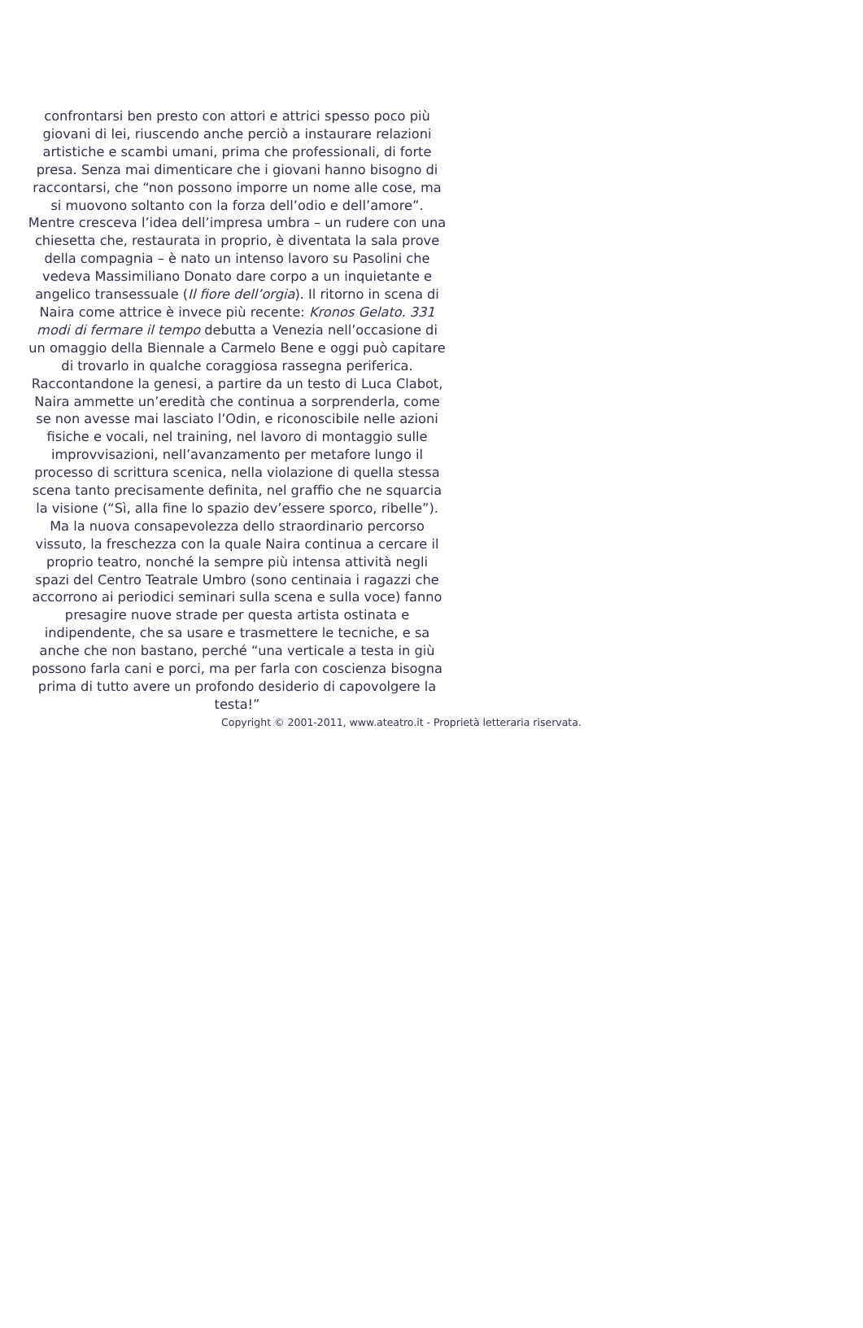confrontarsi ben presto con attori e attrici spesso poco più giovani di lei, riuscendo anche perciò a instaurare relazioni artistiche e scambi umani, prima che professionali, di forte presa. Senza mai dimenticare che i giovani hanno bisogno di raccontarsi, che “non possono imporre un nome alle cose, ma si muovono soltanto con la forza dell’odio e dell’amore”.
Mentre cresceva l’idea dell’impresa umbra – un rudere con una chiesetta che, restaurata in proprio, è diventata la sala prove della compagnia – è nato un intenso lavoro su Pasolini che vedeva Massimiliano Donato dare corpo a un inquietante e angelico transessuale (Il fiore dell’orgia). Il ritorno in scena di Naira come attrice è invece più recente: Kronos Gelato. 331 modi di fermare il tempo debutta a Venezia nell’occasione di un omaggio della Biennale a Carmelo Bene e oggi può capitare di trovarlo in qualche coraggiosa rassegna periferica. Raccontandone la genesi, a partire da un testo di Luca Clabot, Naira ammette un’eredità che continua a sorprenderla, come se non avesse mai lasciato l’Odin, e riconoscibile nelle azioni fisiche e vocali, nel training, nel lavoro di montaggio sulle improvvisazioni, nell’avanzamento per metafore lungo il processo di scrittura scenica, nella violazione di quella stessa scena tanto precisamente definita, nel graffio che ne squarcia la visione (“Sì, alla fine lo spazio dev’essere sporco, ribelle”).
Ma la nuova consapevolezza dello straordinario percorso vissuto, la freschezza con la quale Naira continua a cercare il proprio teatro, nonché la sempre più intensa attività negli spazi del Centro Teatrale Umbro (sono centinaia i ragazzi che accorrono ai periodici seminari sulla scena e sulla voce) fanno presagire nuove strade per questa artista ostinata e indipendente, che sa usare e trasmettere le tecniche, e sa anche che non bastano, perché “una verticale a testa in giù possono farla cani e porci, ma per farla con coscienza bisogna prima di tutto avere un profondo desiderio di capovolgere la testa!”
Copyright © 2001-2011, www.ateatro.it - Proprietà letteraria riservata.